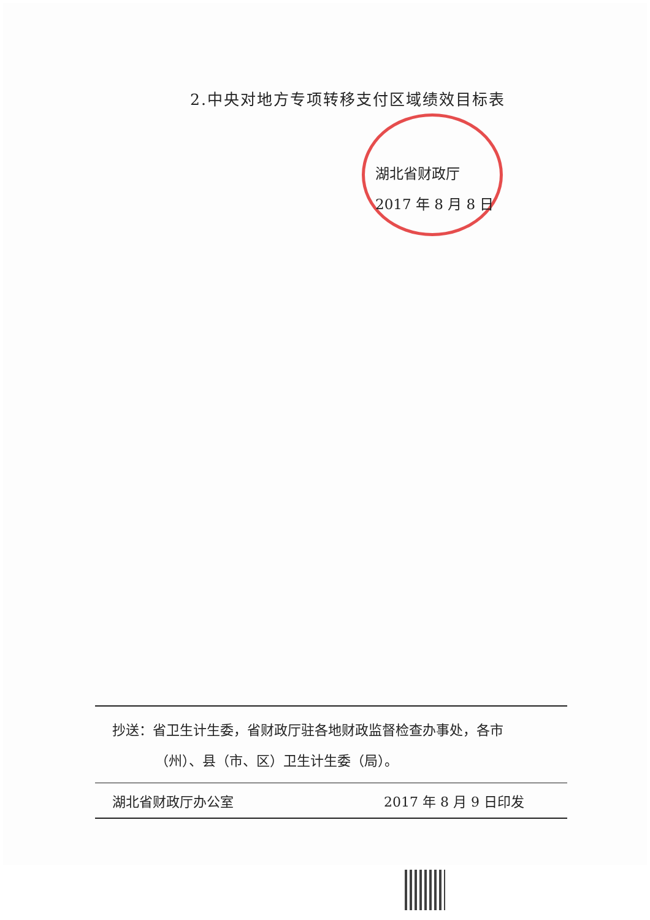2.中央对地方专项转移支付区域绩效目标表
湖北省财政厅
2017 年 8 月 8 日
抄送：省卫生计生委，省财政厅驻各地财政监督检查办事处，各市
（州）、县（市、区）卫生计生委（局）。
湖北省财政厅办公室 2017 年 8 月 9 日印发